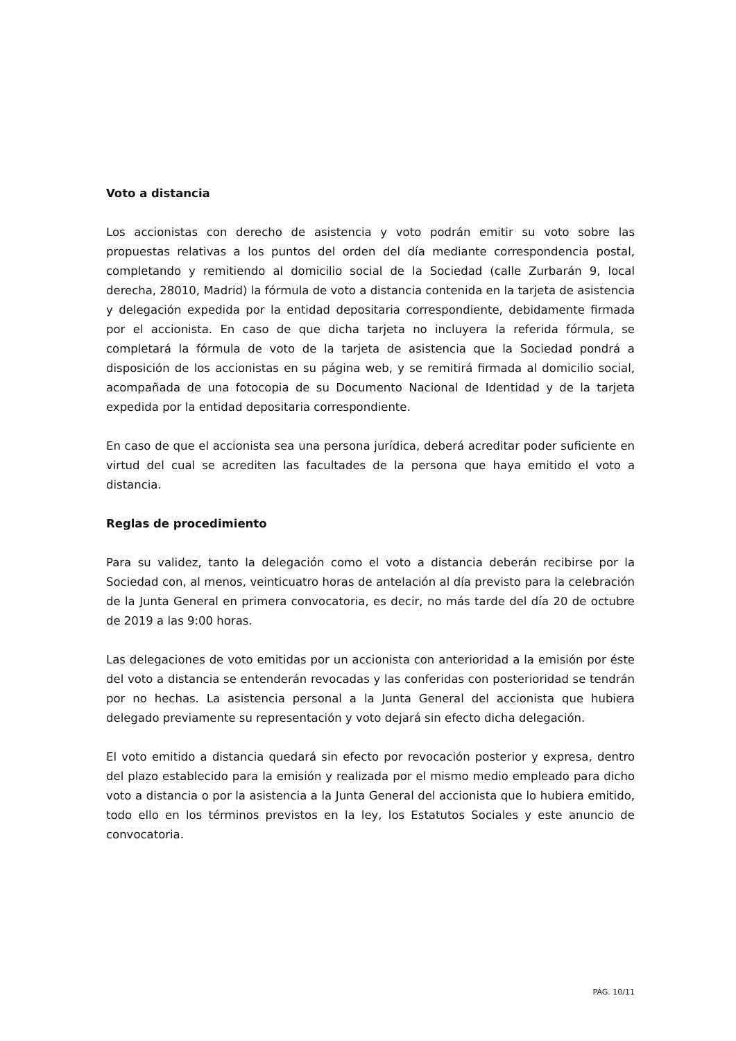Voto a distancia
Los accionistas con derecho de asistencia y voto podrán emitir su voto sobre las propuestas relativas a los puntos del orden del día mediante correspondencia postal, completando y remitiendo al domicilio social de la Sociedad (calle Zurbarán 9, local derecha, 28010, Madrid) la fórmula de voto a distancia contenida en la tarjeta de asistencia y delegación expedida por la entidad depositaria correspondiente, debidamente firmada por el accionista. En caso de que dicha tarjeta no incluyera la referida fórmula, se completará la fórmula de voto de la tarjeta de asistencia que la Sociedad pondrá a disposición de los accionistas en su página web, y se remitirá firmada al domicilio social, acompañada de una fotocopia de su Documento Nacional de Identidad y de la tarjeta expedida por la entidad depositaria correspondiente.
En caso de que el accionista sea una persona jurídica, deberá acreditar poder suficiente en virtud del cual se acrediten las facultades de la persona que haya emitido el voto a distancia.
Reglas de procedimiento
Para su validez, tanto la delegación como el voto a distancia deberán recibirse por la Sociedad con, al menos, veinticuatro horas de antelación al día previsto para la celebración de la Junta General en primera convocatoria, es decir, no más tarde del día 20 de octubre de 2019 a las 9:00 horas.
Las delegaciones de voto emitidas por un accionista con anterioridad a la emisión por éste del voto a distancia se entenderán revocadas y las conferidas con posterioridad se tendrán por no hechas. La asistencia personal a la Junta General del accionista que hubiera delegado previamente su representación y voto dejará sin efecto dicha delegación.
El voto emitido a distancia quedará sin efecto por revocación posterior y expresa, dentro del plazo establecido para la emisión y realizada por el mismo medio empleado para dicho voto a distancia o por la asistencia a la Junta General del accionista que lo hubiera emitido, todo ello en los términos previstos en la ley, los Estatutos Sociales y este anuncio de convocatoria.
PÁG. 10/11